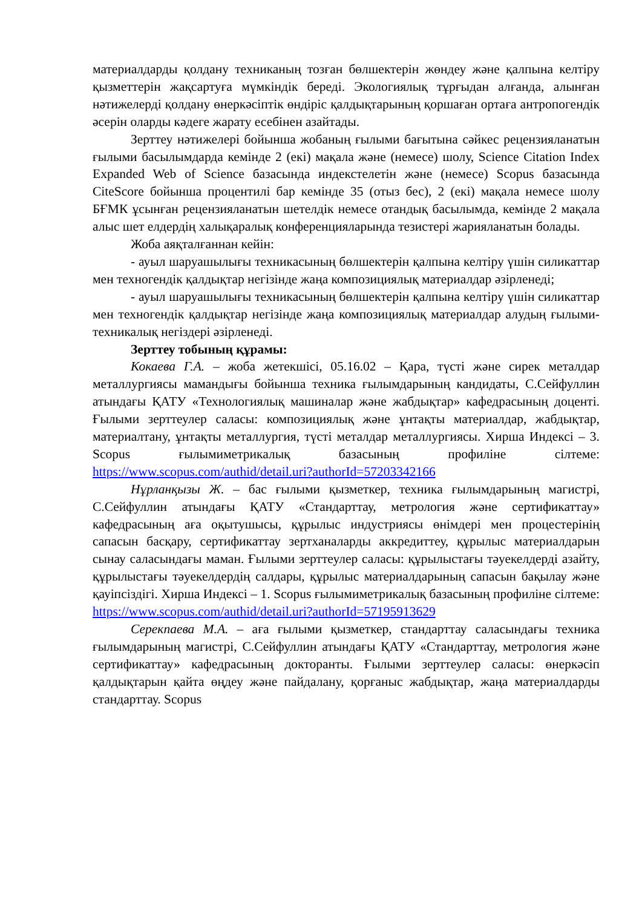материалдарды қолдану техниканың тозған бөлшектерін жөндеу және қалпына келтіру қызметтерін жақсартуға мүмкіндік береді. Экологиялық тұрғыдан алғанда, алынған нәтижелерді қолдану өнеркәсіптік өндіріс қалдықтарының қоршаған ортаға антропогендік әсерін оларды кәдеге жарату есебінен азайтады.
Зерттеу нәтижелері бойынша жобаның ғылыми бағытына сәйкес рецензияланатын ғылыми басылымдарда кемінде 2 (екі) мақала және (немесе) шолу, Science Citation Index Expanded Web of Science базасында индекстелетін және (немесе) Scopus базасында CiteScore бойынша процентилі бар кемінде 35 (отыз бес), 2 (екі) мақала немесе шолу БҒМК ұсынған рецензияланатын шетелдік немесе отандық басылымда, кемінде 2 мақала алыс шет елдердің халықаралық конференцияларында тезистері жарияланатын болады.
Жоба аяқталғаннан кейін:
- ауыл шаруашылығы техникасының бөлшектерін қалпына келтіру үшін силикаттар мен техногендік қалдықтар негізінде жаңа композициялық материалдар әзірленеді;
- ауыл шаруашылығы техникасының бөлшектерін қалпына келтіру үшін силикаттар мен техногендік қалдықтар негізінде жаңа композициялық материалдар алудың ғылыми-техникалық негіздері әзірленеді.
Зерттеу тобының құрамы:
Кокаева Г.А. – жоба жетекшісі, 05.16.02 – Қара, түсті және сирек металдар металлургиясы мамандығы бойынша техника ғылымдарының кандидаты, С.Сейфуллин атындағы ҚАТУ «Технологиялық машиналар және жабдықтар» кафедрасының доценті. Ғылыми зерттеулер саласы: композициялық және ұнтақты материалдар, жабдықтар, материалтану, ұнтақты металлургия, түсті металдар металлургиясы. Хирша Индексі – 3. Scopus ғылымиметрикалық базасының профиліне сілтеме: https://www.scopus.com/authid/detail.uri?authorId=57203342166
Нұрланқызы Ж. – бас ғылыми қызметкер, техника ғылымдарының магистрі, С.Сейфуллин атындағы ҚАТУ «Стандарттау, метрология және сертификаттау» кафедрасының аға оқытушысы, құрылыс индустриясы өнімдері мен процестерінің сапасын басқару, сертификаттау зертханаларды аккредиттеу, құрылыс материалдарын сынау саласындағы маман. Ғылыми зерттеулер саласы: құрылыстағы тәуекелдерді азайту, құрылыстағы тәуекелдердің салдары, құрылыс материалдарының сапасын бақылау және қауіпсіздігі. Хирша Индексі – 1. Scopus ғылымиметрикалық базасының профиліне сілтеме: https://www.scopus.com/authid/detail.uri?authorId=57195913629
Серекпаева М.А. – аға ғылыми қызметкер, стандарттау саласындағы техника ғылымдарының магистрі, С.Сейфуллин атындағы ҚАТУ «Стандарттау, метрология және сертификаттау» кафедрасының докторанты. Ғылыми зерттеулер саласы: өнеркәсіп қалдықтарын қайта өңдеу және пайдалану, қорғаныс жабдықтар, жаңа материалдарды стандарттау. Scopus